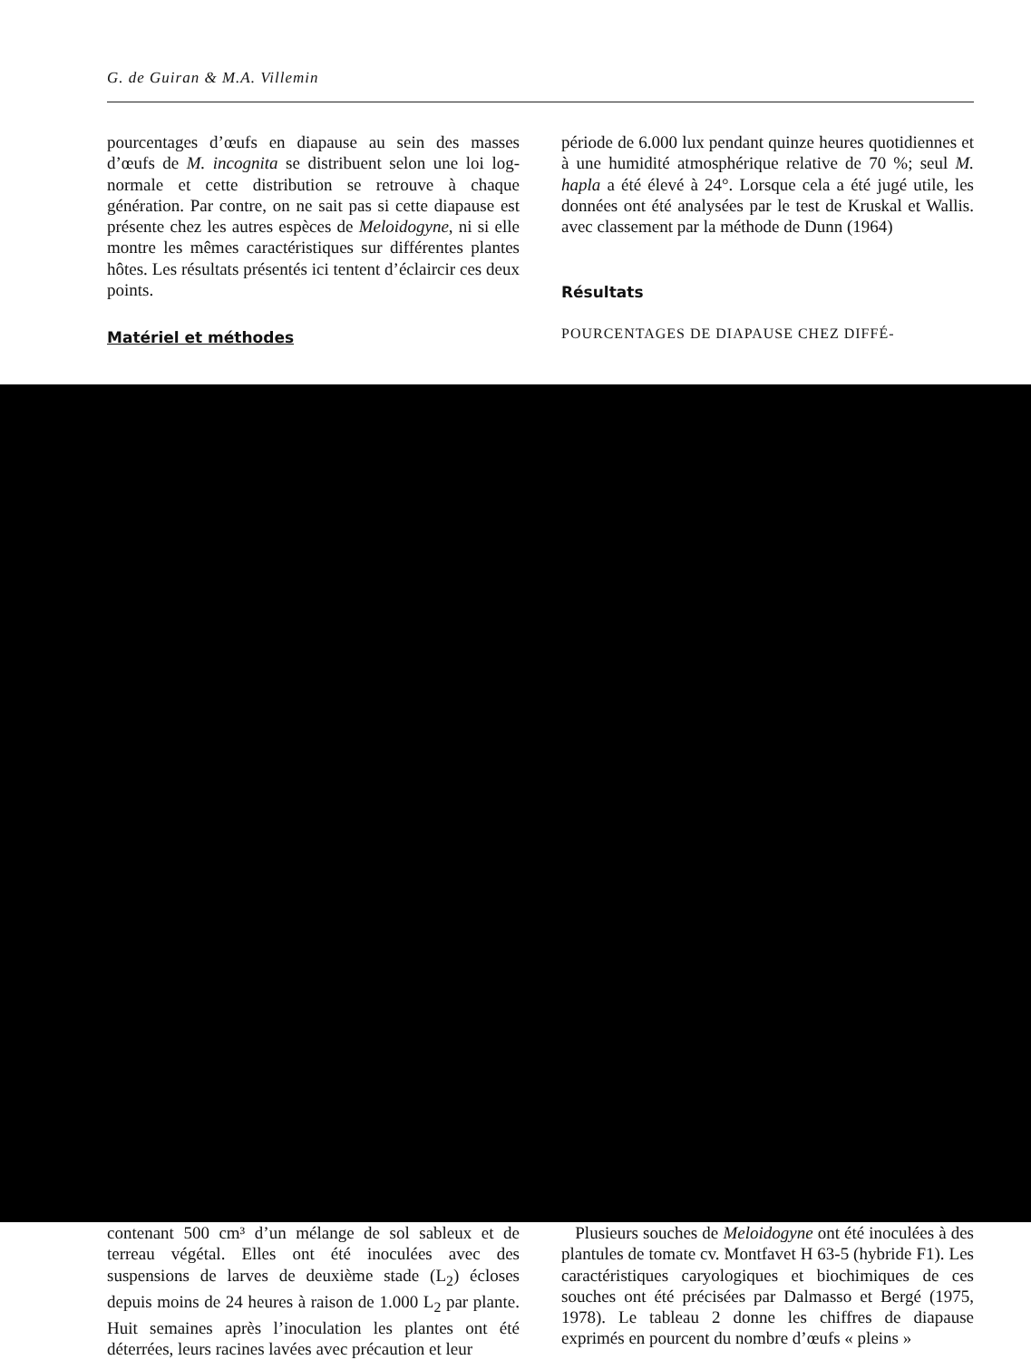G. de Guiran & M.A. Villemin
pourcentages d’œufs en diapause au sein des masses d’œufs de M. incognita se distribuent selon une loi log-normale et cette distribution se retrouve à chaque génération. Par contre, on ne sait pas si cette diapause est présente chez les autres espèces de Meloidogyne, ni si elle montre les mêmes caractéristiques sur différentes plantes hôtes. Les résultats présentés ici tentent d’éclaircir ces deux points.
Matériel et méthodes
période de 6.000 lux pendant quinze heures quotidiennes et à une humidité atmosphérique relative de 70 %; seul M. hapla a été élevé à 24°. Lorsque cela a été jugé utile, les données ont été analysées par le test de Kruskal et Wallis. avec classement par la méthode de Dunn (1964)
Résultats
POURCENTAGES DE DIAPAUSE CHEZ DIFFÉ-
contenant 500 cm³ d’un mélange de sol sableux et de terreau végétal. Elles ont été inoculées avec des suspensions de larves de deuxième stade (L<sub>2</sub>) écloses depuis moins de 24 heures à raison de 1.000 L<sub>2</sub> par plante. Huit semaines après l’inoculation les plantes ont été déterrées, leurs racines lavées avec précaution et leur
Plusieurs souches de Meloidogyne ont été inoculées à des plantules de tomate cv. Montfavet H 63-5 (hybride F1). Les caractéristiques caryologiques et biochimiques de ces souches ont été précisées par Dalmasso et Bergé (1975, 1978). Le tableau 2 donne les chiffres de diapause exprimés en pourcent du nombre d’œufs « pleins »